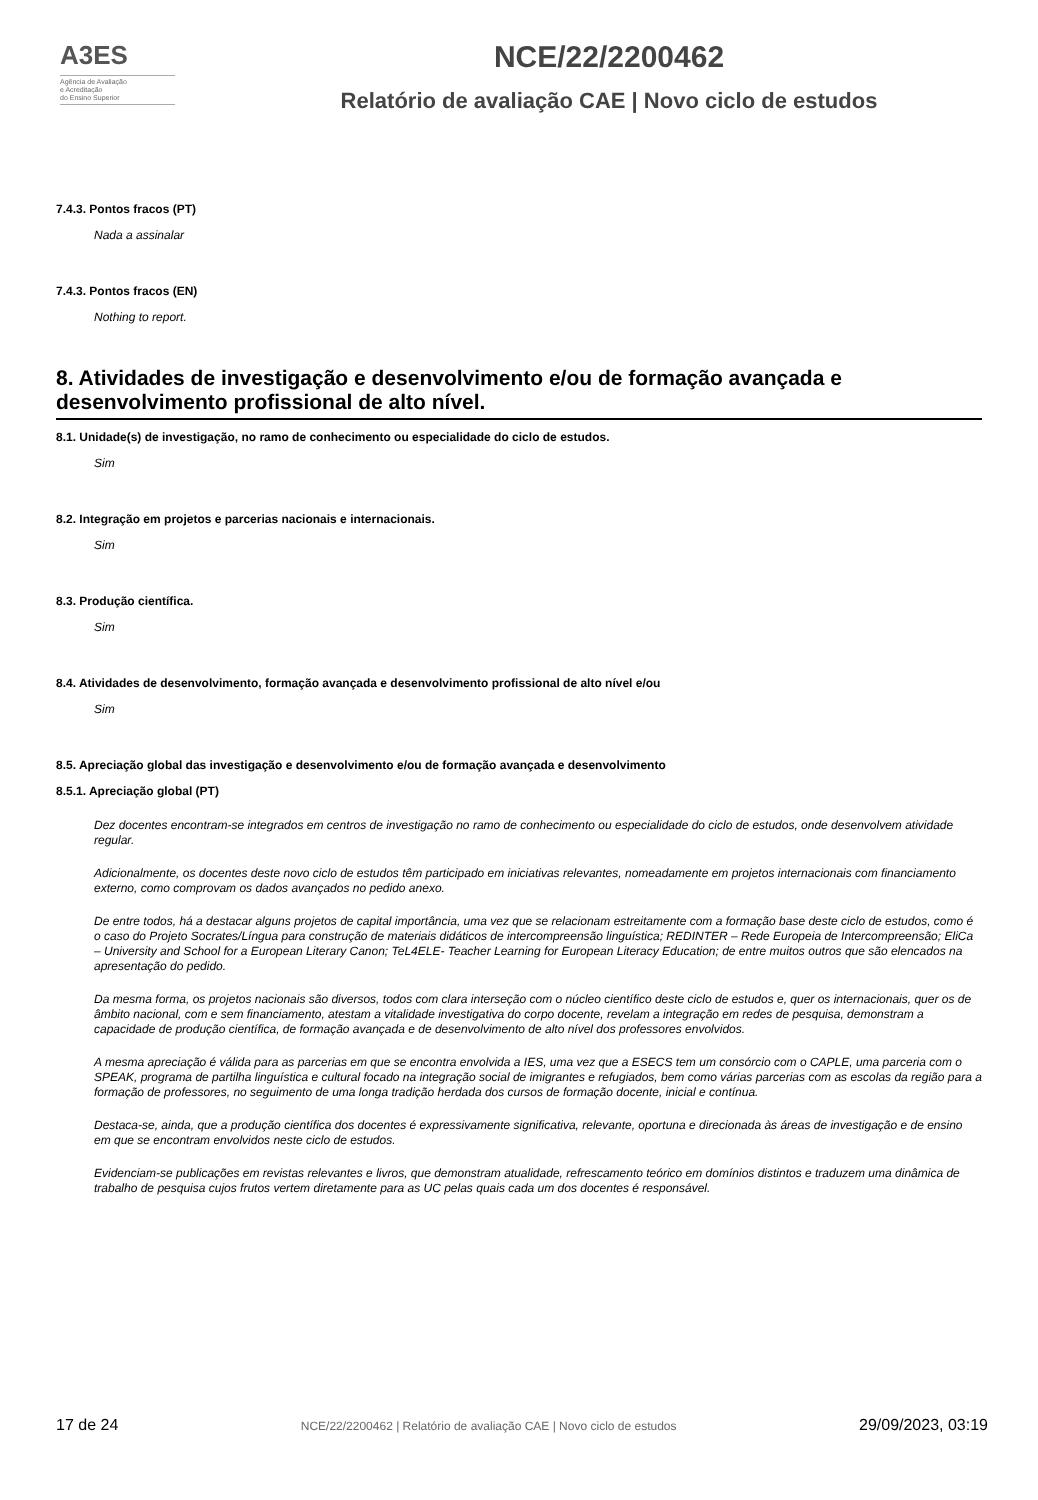A3ES
Agência de Avaliação
e Acreditação
do Ensino Superior
NCE/22/2200462
Relatório de avaliação CAE | Novo ciclo de estudos
7.4.3. Pontos fracos (PT)
Nada a assinalar
7.4.3. Pontos fracos (EN)
Nothing to report.
8. Atividades de investigação e desenvolvimento e/ou de formação avançada e desenvolvimento profissional de alto nível.
8.1. Unidade(s) de investigação, no ramo de conhecimento ou especialidade do ciclo de estudos.
Sim
8.2. Integração em projetos e parcerias nacionais e internacionais.
Sim
8.3. Produção científica.
Sim
8.4. Atividades de desenvolvimento, formação avançada e desenvolvimento profissional de alto nível e/ou
Sim
8.5. Apreciação global das investigação e desenvolvimento e/ou de formação avançada e desenvolvimento
8.5.1. Apreciação global (PT)
Dez docentes encontram-se integrados em centros de investigação no ramo de conhecimento ou especialidade do ciclo de estudos, onde desenvolvem atividade regular.
Adicionalmente, os docentes deste novo ciclo de estudos têm participado em iniciativas relevantes, nomeadamente em projetos internacionais com financiamento externo, como comprovam os dados avançados no pedido anexo.
De entre todos, há a destacar alguns projetos de capital importância, uma vez que se relacionam estreitamente com a formação base deste ciclo de estudos, como é o caso do Projeto Socrates/Língua para construção de materiais didáticos de intercompreensão linguística; REDINTER – Rede Europeia de Intercompreensão; EliCa – University and School for a European Literary Canon; TeL4ELE- Teacher Learning for European Literacy Education; de entre muitos outros que são elencados na apresentação do pedido.
Da mesma forma, os projetos nacionais são diversos, todos com clara interseção com o núcleo científico deste ciclo de estudos e, quer os internacionais, quer os de âmbito nacional, com e sem financiamento, atestam a vitalidade investigativa do corpo docente, revelam a integração em redes de pesquisa, demonstram a capacidade de produção científica, de formação avançada e de desenvolvimento de alto nível dos professores envolvidos.
A mesma apreciação é válida para as parcerias em que se encontra envolvida a IES, uma vez que a ESECS tem um consórcio com o CAPLE, uma parceria com o SPEAK, programa de partilha linguística e cultural focado na integração social de imigrantes e refugiados, bem como várias parcerias com as escolas da região para a formação de professores, no seguimento de uma longa tradição herdada dos cursos de formação docente, inicial e contínua.
Destaca-se, ainda, que a produção científica dos docentes é expressivamente significativa, relevante, oportuna e direcionada às áreas de investigação e de ensino em que se encontram envolvidos neste ciclo de estudos.
Evidenciam-se publicações em revistas relevantes e livros, que demonstram atualidade, refrescamento teórico em domínios distintos e traduzem uma dinâmica de trabalho de pesquisa cujos frutos vertem diretamente para as UC pelas quais cada um dos docentes é responsável.
17 de 24 NCE/22/2200462 | Relatório de avaliação CAE | Novo ciclo de estudos 29/09/2023, 03:19